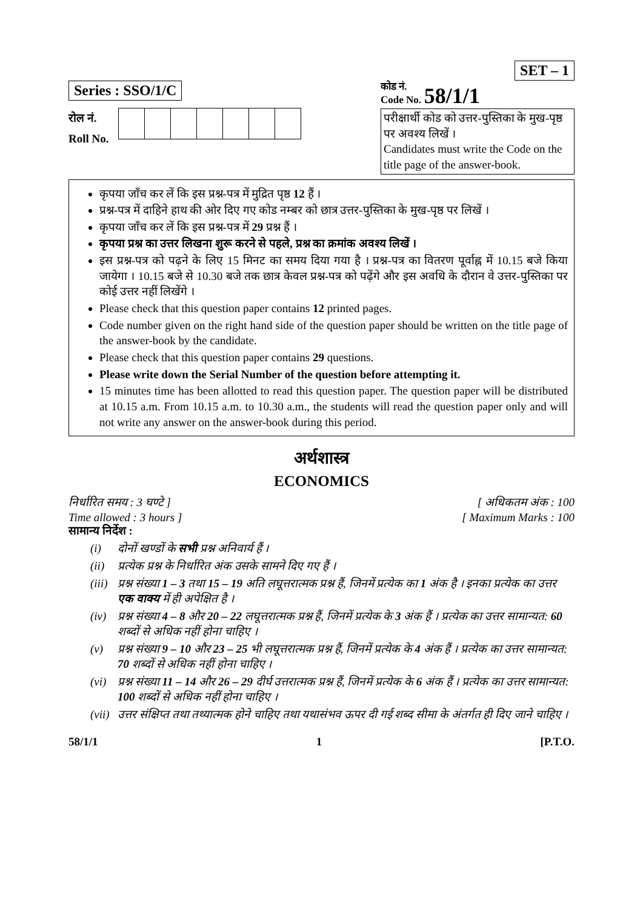SET – 1
Series : SSO/1/C
रोल नं.
Roll No.
कोड नं.
Code No. 58/1/1
परीक्षार्थी कोड को उत्तर-पुस्तिका के मुख-पृष्ठ पर अवश्य लिखें ।
Candidates must write the Code on the title page of the answer-book.
कृपया जाँच कर लें कि इस प्रश्न-पत्र में मुद्रित पृष्ठ 12 हैं ।
प्रश्न-पत्र में दाहिने हाथ की ओर दिए गए कोड नम्बर को छात्र उत्तर-पुस्तिका के मुख-पृष्ठ पर लिखें ।
कृपया जाँच कर लें कि इस प्रश्न-पत्र में 29 प्रश्न हैं ।
कृपया प्रश्न का उत्तर लिखना शुरू करने से पहले, प्रश्न का क्रमांक अवश्य लिखें ।
इस प्रश्न-पत्र को पढ़ने के लिए 15 मिनट का समय दिया गया है । प्रश्न-पत्र का वितरण पूर्वाह्न में 10.15 बजे किया जायेगा । 10.15 बजे से 10.30 बजे तक छात्र केवल प्रश्न-पत्र को पढ़ेंगे और इस अवधि के दौरान वे उत्तर-पुस्तिका पर कोई उत्तर नहीं लिखेंगे ।
Please check that this question paper contains 12 printed pages.
Code number given on the right hand side of the question paper should be written on the title page of the answer-book by the candidate.
Please check that this question paper contains 29 questions.
Please write down the Serial Number of the question before attempting it.
15 minutes time has been allotted to read this question paper. The question paper will be distributed at 10.15 a.m. From 10.15 a.m. to 10.30 a.m., the students will read the question paper only and will not write any answer on the answer-book during this period.
अर्थशास्त्र
ECONOMICS
निर्धारित समय : 3 घण्टे ] [ अधिकतम अंक : 100
Time allowed : 3 hours ] [ Maximum Marks : 100
सामान्य निर्देश :
(i) दोनों खण्डों के सभी प्रश्न अनिवार्य हैं ।
(ii) प्रत्येक प्रश्न के निर्धारित अंक उसके सामने दिए गए हैं ।
(iii) प्रश्न संख्या 1 – 3 तथा 15 – 19 अति लघूत्तरात्मक प्रश्न हैं, जिनमें प्रत्येक का 1 अंक है । इनका प्रत्येक का उत्तर एक वाक्य में ही अपेक्षित है ।
(iv) प्रश्न संख्या 4 – 8 और 20 – 22 लघूत्तरात्मक प्रश्न हैं, जिनमें प्रत्येक के 3 अंक हैं । प्रत्येक का उत्तर सामान्यत: 60 शब्दों से अधिक नहीं होना चाहिए ।
(v) प्रश्न संख्या 9 – 10 और 23 – 25 भी लघूत्तरात्मक प्रश्न हैं, जिनमें प्रत्येक के 4 अंक हैं । प्रत्येक का उत्तर सामान्यत: 70 शब्दों से अधिक नहीं होना चाहिए ।
(vi) प्रश्न संख्या 11 – 14 और 26 – 29 दीर्घ उत्तरात्मक प्रश्न हैं, जिनमें प्रत्येक के 6 अंक हैं । प्रत्येक का उत्तर सामान्यत: 100 शब्दों से अधिक नहीं होना चाहिए ।
(vii) उत्तर संक्षिप्त तथा तथ्यात्मक होने चाहिए तथा यथासंभव ऊपर दी गई शब्द सीमा के अंतर्गत ही दिए जाने चाहिए ।
58/1/1 1 [P.T.O.